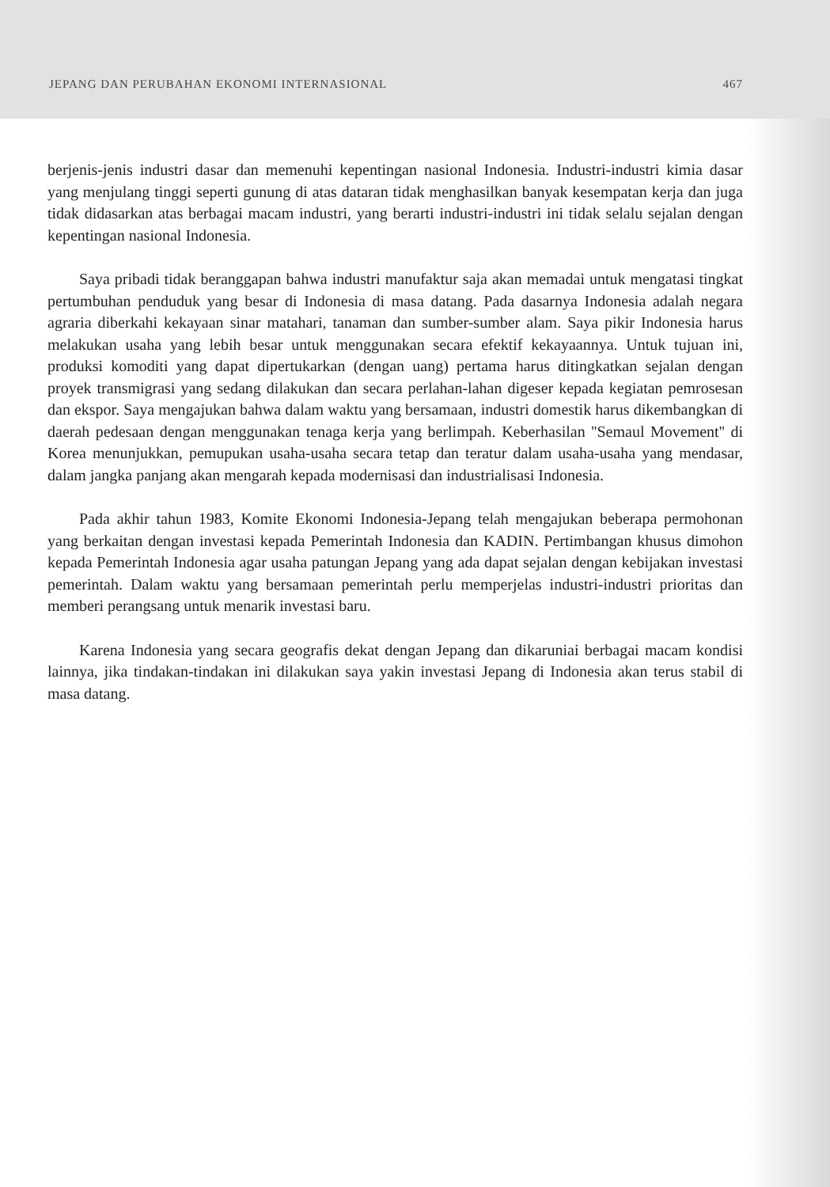JEPANG DAN PERUBAHAN EKONOMI INTERNASIONAL 467
berjenis-jenis industri dasar dan memenuhi kepentingan nasional Indonesia. Industri-industri kimia dasar yang menjulang tinggi seperti gunung di atas dataran tidak menghasilkan banyak kesempatan kerja dan juga tidak didasarkan atas berbagai macam industri, yang berarti industri-industri ini tidak selalu sejalan dengan kepentingan nasional Indonesia.
Saya pribadi tidak beranggapan bahwa industri manufaktur saja akan memadai untuk mengatasi tingkat pertumbuhan penduduk yang besar di Indonesia di masa datang. Pada dasarnya Indonesia adalah negara agraria diberkahi kekayaan sinar matahari, tanaman dan sumber-sumber alam. Saya pikir Indonesia harus melakukan usaha yang lebih besar untuk menggunakan secara efektif kekayaannya. Untuk tujuan ini, produksi komoditi yang dapat dipertukarkan (dengan uang) pertama harus ditingkatkan sejalan dengan proyek transmigrasi yang sedang dilakukan dan secara perlahan-lahan digeser kepada kegiatan pemrosesan dan ekspor. Saya mengajukan bahwa dalam waktu yang bersamaan, industri domestik harus dikembangkan di daerah pedesaan dengan menggunakan tenaga kerja yang berlimpah. Keberhasilan ''Semaul Movement'' di Korea menunjukkan, pemupukan usaha-usaha secara tetap dan teratur dalam usaha-usaha yang mendasar, dalam jangka panjang akan mengarah kepada modernisasi dan industrialisasi Indonesia.
Pada akhir tahun 1983, Komite Ekonomi Indonesia-Jepang telah mengajukan beberapa permohonan yang berkaitan dengan investasi kepada Pemerintah Indonesia dan KADIN. Pertimbangan khusus dimohon kepada Pemerintah Indonesia agar usaha patungan Jepang yang ada dapat sejalan dengan kebijakan investasi pemerintah. Dalam waktu yang bersamaan pemerintah perlu memperjelas industri-industri prioritas dan memberi perangsang untuk menarik investasi baru.
Karena Indonesia yang secara geografis dekat dengan Jepang dan dikaruniai berbagai macam kondisi lainnya, jika tindakan-tindakan ini dilakukan saya yakin investasi Jepang di Indonesia akan terus stabil di masa datang.